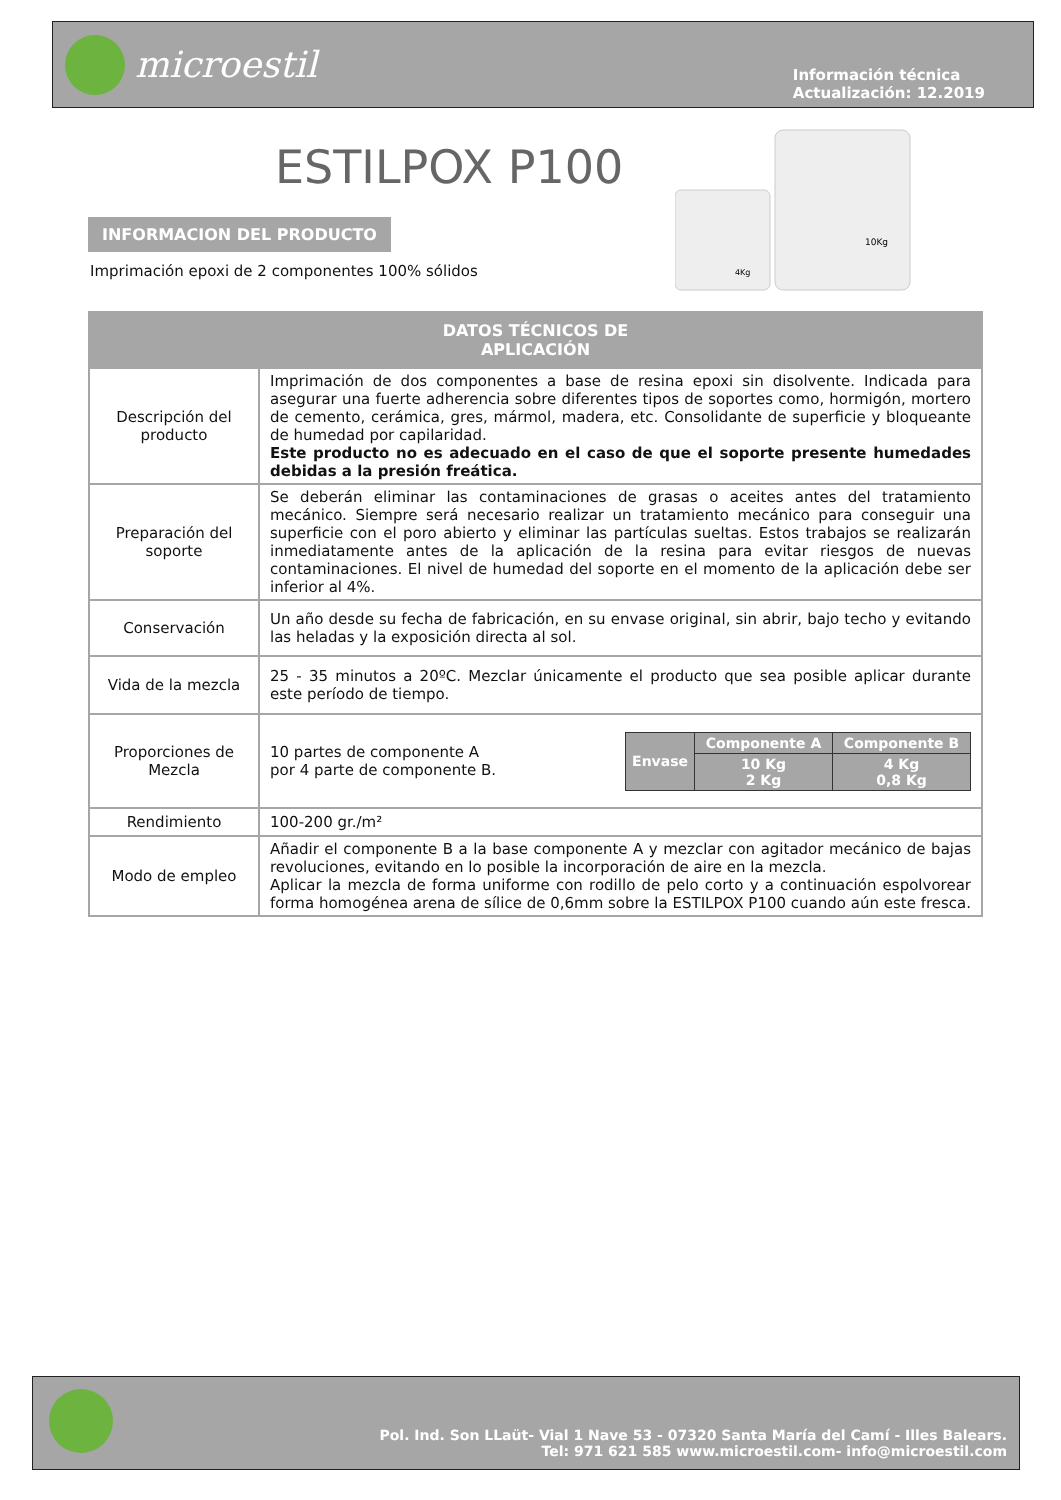microestil
Información técnica
Actualización: 12.2019
ESTILPOX P100
10Kg
4Kg
INFORMACION DEL PRODUCTO
Imprimación epoxi de 2 componentes 100% sólidos
| DATOS TÉCNICOS DE APLICACIÓN | |
| --- | --- |
| Descripción del producto | Imprimación de dos componentes a base de resina epoxi sin disolvente. Indicada para asegurar una fuerte adherencia sobre diferentes tipos de soportes como, hormigón, mortero de cemento, cerámica, gres, mármol, madera, etc. Consolidante de superficie y bloqueante de humedad por capilaridad. Este producto no es adecuado en el caso de que el soporte presente humedades debidas a la presión freática. |
| Preparación del soporte | Se deberán eliminar las contaminaciones de grasas o aceites antes del tratamiento mecánico. Siempre será necesario realizar un tratamiento mecánico para conseguir una superficie con el poro abierto y eliminar las partículas sueltas. Estos trabajos se realizarán inmediatamente antes de la aplicación de la resina para evitar riesgos de nuevas contaminaciones. El nivel de humedad del soporte en el momento de la aplicación debe ser inferior al 4%. |
| Conservación | Un año desde su fecha de fabricación, en su envase original, sin abrir, bajo techo y evitando las heladas y la exposición directa al sol. |
| Vida de la mezcla | 25 - 35 minutos a 20ºC. Mezclar únicamente el producto que sea posible aplicar durante este período de tiempo. |
| Proporciones de Mezcla | 10 partes de componente A por 4 parte de componente B. / Envase / Componente A / Componente B / / / 10 Kg 2 Kg / 4 Kg 0,8 Kg / |
| Rendimiento | 100-200 gr./m² |
| Modo de empleo | Añadir el componente B a la base componente A y mezclar con agitador mecánico de bajas revoluciones, evitando en lo posible la incorporación de aire en la mezcla. Aplicar la mezcla de forma uniforme con rodillo de pelo corto y a continuación espolvorear forma homogénea arena de sílice de 0,6mm sobre la ESTILPOX P100 cuando aún este fresca. |
Pol. Ind. Son LLaüt- Vial 1 Nave 53 - 07320 Santa María del Camí - Illes Balears.
Tel: 971 621 585 www.microestil.com- info@microestil.com